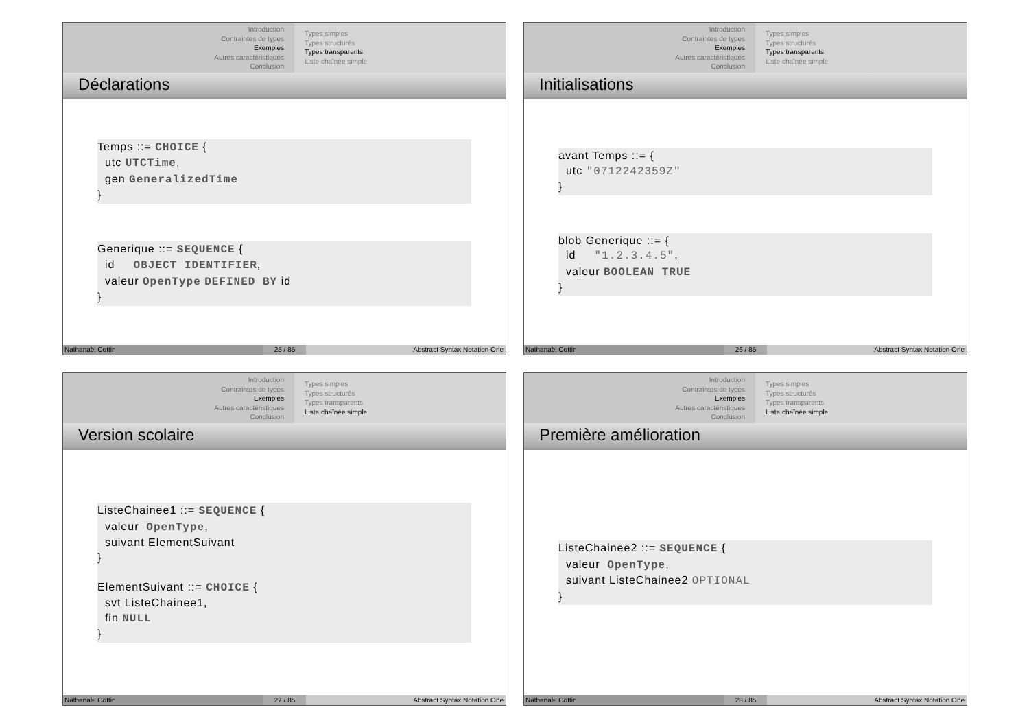Introduction
Contraintes de types
Exemples
Autres caractéristiques
Conclusion
Types simples
Types structurés
Types transparents
Liste chaînée simple
Déclarations
Temps ::= CHOICE { utc UTCTime, gen GeneralizedTime }
Generique ::= SEQUENCE { id OBJECT IDENTIFIER, valeur OpenType DEFINED BY id }
Nathanaël Cottin 25 / 85 Abstract Syntax Notation One
Introduction
Contraintes de types
Exemples
Autres caractéristiques
Conclusion
Types simples
Types structurés
Types transparents
Liste chaînée simple
Initialisations
avant Temps ::= { utc "0712242359Z" }
blob Generique ::= { id "1.2.3.4.5", valeur BOOLEAN TRUE }
Nathanaël Cottin 26 / 85 Abstract Syntax Notation One
Introduction
Contraintes de types
Exemples
Autres caractéristiques
Conclusion
Types simples
Types structurés
Types transparents
Liste chaînée simple
Version scolaire
ListeChainee1 ::= SEQUENCE { valeur OpenType, suivant ElementSuivant } ElementSuivant ::= CHOICE { svt ListeChainee1, fin NULL }
Nathanaël Cottin 27 / 85 Abstract Syntax Notation One
Introduction
Contraintes de types
Exemples
Autres caractéristiques
Conclusion
Types simples
Types structurés
Types transparents
Liste chaînée simple
Première amélioration
ListeChainee2 ::= SEQUENCE { valeur OpenType, suivant ListeChainee2 OPTIONAL }
Nathanaël Cottin 28 / 85 Abstract Syntax Notation One